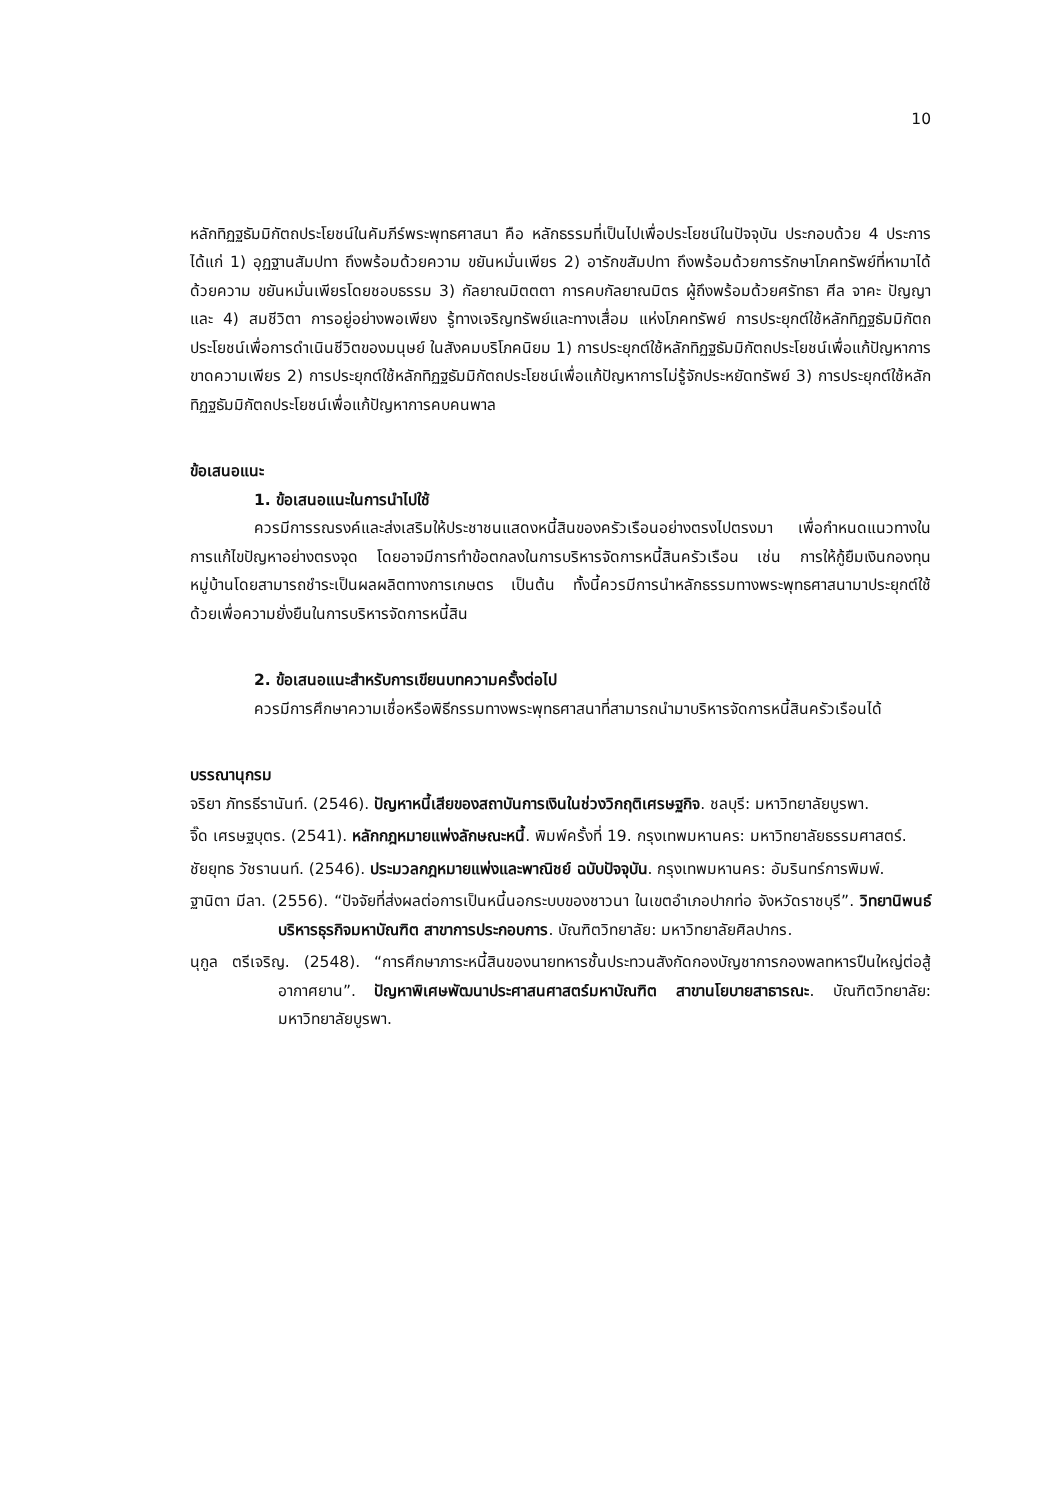10
หลักทิฏฐธัมมิกัตถประโยชน์ในคัมภีร์พระพุทธศาสนา คือ หลักธรรมที่เป็นไปเพื่อประโยชน์ในปัจจุบัน ประกอบด้วย 4 ประการ ได้แก่ 1) อุฏฐานสัมปทา ถึงพร้อมด้วยความ ขยันหมั่นเพียร 2) อารักขสัมปทา ถึงพร้อมด้วยการรักษาโภคทรัพย์ที่หามาได้ด้วยความ ขยันหมั่นเพียรโดยชอบธรรม 3) กัลยาณมิตตตา การคบกัลยาณมิตร ผู้ถึงพร้อมด้วยศรัทธา ศีล จาคะ ปัญญา และ 4) สมชีวิตา การอยู่อย่างพอเพียง รู้ทางเจริญทรัพย์และทางเสื่อม แห่งโภคทรัพย์ การประยุกต์ใช้หลักทิฏฐธัมมิกัตถประโยชน์เพื่อการดำเนินชีวิตของมนุษย์ ในสังคมบริโภคนิยม 1) การประยุกต์ใช้หลักทิฏฐธัมมิกัตถประโยชน์เพื่อแก้ปัญหาการขาดความเพียร 2) การประยุกต์ใช้หลักทิฏฐธัมมิกัตถประโยชน์เพื่อแก้ปัญหาการไม่รู้จักประหยัดทรัพย์ 3) การประยุกต์ใช้หลักทิฏฐธัมมิกัตถประโยชน์เพื่อแก้ปัญหาการคบคนพาล
ข้อเสนอแนะ
1. ข้อเสนอแนะในการนำไปใช้
ควรมีการรณรงค์และส่งเสริมให้ประชาชนแสดงหนี้สินของครัวเรือนอย่างตรงไปตรงมา เพื่อกำหนดแนวทางในการแก้ไขปัญหาอย่างตรงจุด โดยอาจมีการทำข้อตกลงในการบริหารจัดการหนี้สินครัวเรือน เช่น การให้กู้ยืมเงินกองทุนหมู่บ้านโดยสามารถชำระเป็นผลผลิตทางการเกษตร เป็นต้น ทั้งนี้ควรมีการนำหลักธรรมทางพระพุทธศาสนามาประยุกต์ใช้ด้วยเพื่อความยั่งยืนในการบริหารจัดการหนี้สิน
2. ข้อเสนอแนะสำหรับการเขียนบทความครั้งต่อไป
ควรมีการศึกษาความเชื่อหรือพิธีกรรมทางพระพุทธศาสนาที่สามารถนำมาบริหารจัดการหนี้สินครัวเรือนได้
บรรณานุกรม
จริยา ภัทรธีรานันท์. (2546). ปัญหาหนี้เสียของสถาบันการเงินในช่วงวิกฤติเศรษฐกิจ. ชลบุรี: มหาวิทยาลัยบูรพา.
จิ๊ด เศรษฐบุตร. (2541). หลักกฎหมายแพ่งลักษณะหนี้. พิมพ์ครั้งที่ 19. กรุงเทพมหานคร: มหาวิทยาลัยธรรมศาสตร์.
ชัยยุทธ วัชรานนท์. (2546). ประมวลกฎหมายแพ่งและพาณิชย์ ฉบับปัจจุบัน. กรุงเทพมหานคร: อัมรินทร์การพิมพ์.
ฐานิตา มีลา. (2556). “ปัจจัยที่ส่งผลต่อการเป็นหนี้นอกระบบของชาวนา ในเขตอำเภอปากท่อ จังหวัดราชบุรี”. วิทยานิพนธ์บริหารธุรกิจมหาบัณฑิต สาขาการประกอบการ. บัณฑิตวิทยาลัย: มหาวิทยาลัยศิลปากร.
นุกูล ตรีเจริญ. (2548). “การศึกษาภาระหนี้สินของนายทหารชั้นประทวนสังกัดกองบัญชาการกองพลทหารปืนใหญ่ต่อสู้อากาศยาน”. ปัญหาพิเศษพัฒนาประศาสนศาสตร์มหาบัณฑิต สาขานโยบายสาธารณะ. บัณฑิตวิทยาลัย: มหาวิทยาลัยบูรพา.